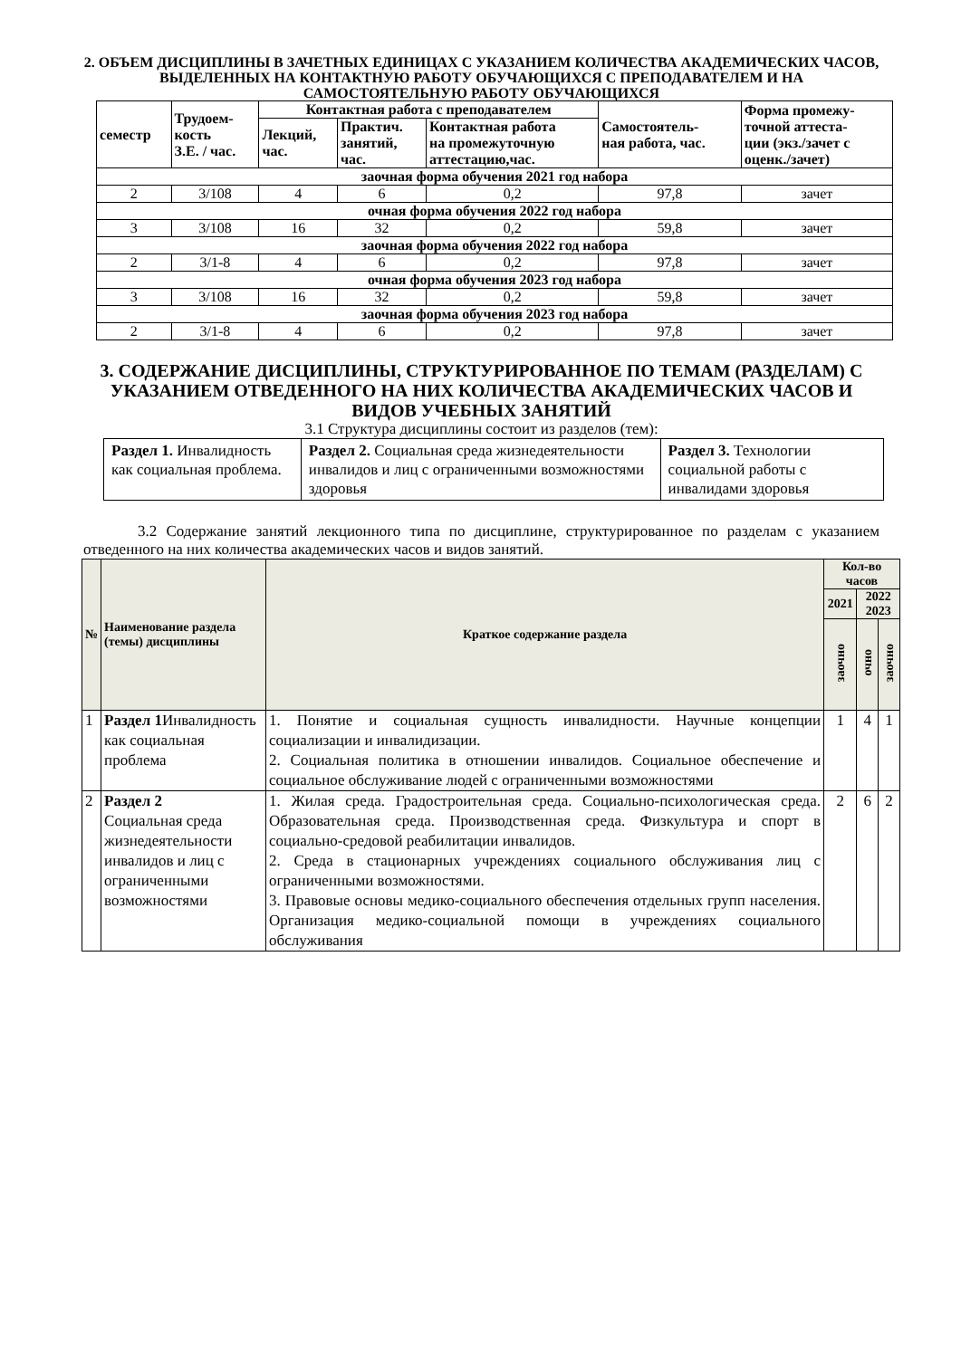2. ОБЪЕМ ДИСЦИПЛИНЫ В ЗАЧЕТНЫХ ЕДИНИЦАХ С УКАЗАНИЕМ КОЛИЧЕСТВА АКАДЕМИЧЕСКИХ ЧАСОВ, ВЫДЕЛЕННЫХ НА КОНТАКТНУЮ РАБОТУ ОБУЧАЮЩИХСЯ С ПРЕПОДАВАТЕЛЕМ И НА САМОСТОЯТЕЛЬНУЮ РАБОТУ ОБУЧАЮЩИХСЯ
| семестр | Трудоем- кость З.Е. / час. | Контактная работа с преподавателем | | | Самостоятель- ная работа, час. | Форма промежу- точной аттеста- ции (экз./зачет с оценк./зачет) |
| --- | --- | --- | --- | --- | --- | --- |
| | | Лекций, час. | Практич. занятий, час. | Контактная работа на промежуточную аттестацию,час. | | |
| заочная форма обучения 2021 год набора | | | | | | |
| 2 | 3/108 | 4 | 6 | 0,2 | 97,8 | зачет |
| очная форма обучения 2022 год набора | | | | | | |
| 3 | 3/108 | 16 | 32 | 0,2 | 59,8 | зачет |
| заочная форма обучения 2022 год набора | | | | | | |
| 2 | 3/1-8 | 4 | 6 | 0,2 | 97,8 | зачет |
| очная форма обучения 2023 год набора | | | | | | |
| 3 | 3/108 | 16 | 32 | 0,2 | 59,8 | зачет |
| заочная форма обучения 2023 год набора | | | | | | |
| 2 | 3/1-8 | 4 | 6 | 0,2 | 97,8 | зачет |
3. СОДЕРЖАНИЕ ДИСЦИПЛИНЫ, СТРУКТУРИРОВАННОЕ ПО ТЕМАМ (РАЗДЕЛАМ) С УКАЗАНИЕМ ОТВЕДЕННОГО НА НИХ КОЛИЧЕСТВА АКАДЕМИЧЕСКИХ ЧАСОВ И ВИДОВ УЧЕБНЫХ ЗАНЯТИЙ
3.1 Структура дисциплины состоит из разделов (тем):
| Раздел 1. Инвалидность как социальная проблема. | Раздел 2. Социальная среда жизнедеятельности инвалидов и лиц с ограниченными возможностями здоровья | Раздел 3. Технологии социальной работы с инвалидами здоровья |
3.2 Содержание занятий лекционного типа по дисциплине, структурированное по разделам с указанием отведенного на них количества академических часов и видов занятий.
| № | Наименование раздела (темы) дисциплины | Краткое содержание раздела | Кол-во часов | | |
| --- | --- | --- | --- | --- | --- |
| | | | 2021 | 2022 2023 | |
| | | | заочно | очно | заочно |
| 1 | Раздел 1 Инвалидность как социальная проблема | 1. Понятие и социальная сущность инвалидности. Научные концепции социализации и инвалидизации. 2. Социальная политика в отношении инвалидов. Социальное обеспечение и социальное обслуживание людей с ограниченными возможностями | 1 | 4 | 1 |
| 2 | Раздел 2 Социальная среда жизнедеятельности инвалидов и лиц с ограниченными возможностями | 1. Жилая среда. Градостроительная среда. Социально-психологическая среда. Образовательная среда. Производственная среда. Физкультура и спорт в социально-средовой реабилитации инвалидов. 2. Среда в стационарных учреждениях социального обслуживания лиц с ограниченными возможностями. 3. Правовые основы медико-социального обеспечения отдельных групп населения. Организация медико-социальной помощи в учреждениях социального обслуживания | 2 | 6 | 2 |